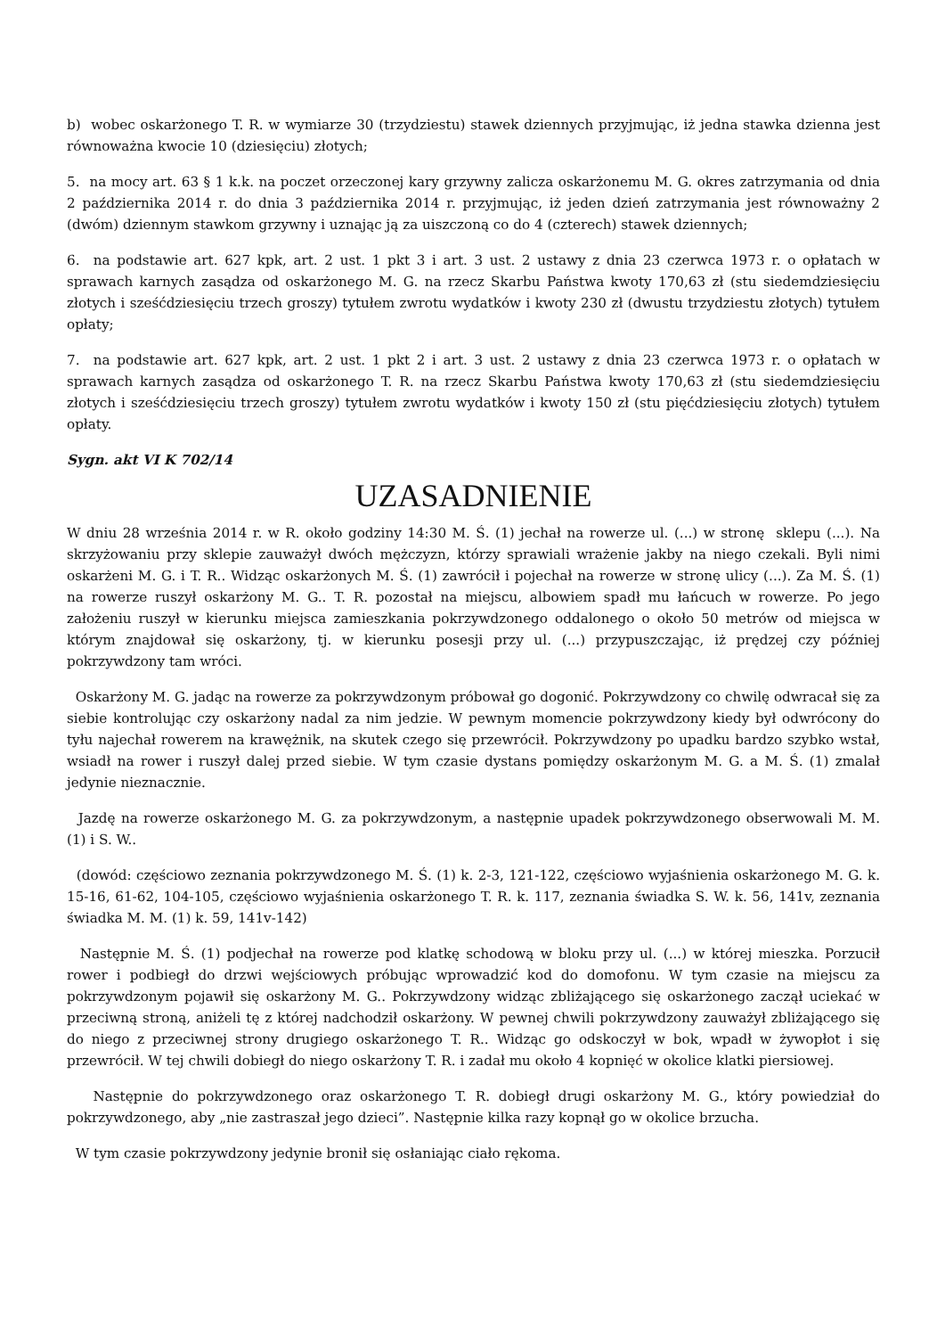b) wobec oskarżonego T. R. w wymiarze 30 (trzydziestu) stawek dziennych przyjmując, iż jedna stawka dzienna jest równoważna kwocie 10 (dziesięciu) złotych;
5. na mocy art. 63 § 1 k.k. na poczet orzeczonej kary grzywny zalicza oskarżonemu M. G. okres zatrzymania od dnia 2 października 2014 r. do dnia 3 października 2014 r. przyjmując, iż jeden dzień zatrzymania jest równoważny 2 (dwóm) dziennym stawkom grzywny i uznając ją za uiszczoną co do 4 (czterech) stawek dziennych;
6. na podstawie art. 627 kpk, art. 2 ust. 1 pkt 3 i art. 3 ust. 2 ustawy z dnia 23 czerwca 1973 r. o opłatach w sprawach karnych zasądza od oskarżonego M. G. na rzecz Skarbu Państwa kwoty 170,63 zł (stu siedemdziesięciu złotych i sześćdziesięciu trzech groszy) tytułem zwrotu wydatków i kwoty 230 zł (dwustu trzydziestu złotych) tytułem opłaty;
7. na podstawie art. 627 kpk, art. 2 ust. 1 pkt 2 i art. 3 ust. 2 ustawy z dnia 23 czerwca 1973 r. o opłatach w sprawach karnych zasądza od oskarżonego T. R. na rzecz Skarbu Państwa kwoty 170,63 zł (stu siedemdziesięciu złotych i sześćdziesięciu trzech groszy) tytułem zwrotu wydatków i kwoty 150 zł (stu pięćdziesięciu złotych) tytułem opłaty.
Sygn. akt VI K 702/14
UZASADNIENIE
W dniu 28 września 2014 r. w R. około godziny 14:30 M. Ś. (1) jechał na rowerze ul. (...) w stronę sklepu (...). Na skrzyżowaniu przy sklepie zauważył dwóch mężczyzn, którzy sprawiali wrażenie jakby na niego czekali. Byli nimi oskarżeni M. G. i T. R.. Widząc oskarżonych M. Ś. (1) zawrócił i pojechał na rowerze w stronę ulicy (...). Za M. Ś. (1) na rowerze ruszył oskarżony M. G.. T. R. pozostał na miejscu, albowiem spadł mu łańcuch w rowerze. Po jego założeniu ruszył w kierunku miejsca zamieszkania pokrzywdzonego oddalonego o około 50 metrów od miejsca w którym znajdował się oskarżony, tj. w kierunku posesji przy ul. (...) przypuszczając, iż prędzej czy później pokrzywdzony tam wróci.
Oskarżony M. G. jadąc na rowerze za pokrzywdzonym próbował go dogonić. Pokrzywdzony co chwilę odwracał się za siebie kontrolując czy oskarżony nadal za nim jedzie. W pewnym momencie pokrzywdzony kiedy był odwrócony do tyłu najechał rowerem na krawężnik, na skutek czego się przewrócił. Pokrzywdzony po upadku bardzo szybko wstał, wsiadł na rower i ruszył dalej przed siebie. W tym czasie dystans pomiędzy oskarżonym M. G. a M. Ś. (1) zmalał jedynie nieznacznie.
Jazdę na rowerze oskarżonego M. G. za pokrzywdzonym, a następnie upadek pokrzywdzonego obserwowali M. M. (1) i S. W..
(dowód: częściowo zeznania pokrzywdzonego M. Ś. (1) k. 2-3, 121-122, częściowo wyjaśnienia oskarżonego M. G. k. 15-16, 61-62, 104-105, częściowo wyjaśnienia oskarżonego T. R. k. 117, zeznania świadka S. W. k. 56, 141v, zeznania świadka M. M. (1) k. 59, 141v-142)
Następnie M. Ś. (1) podjechał na rowerze pod klatkę schodową w bloku przy ul. (...) w której mieszka. Porzucił rower i podbiegł do drzwi wejściowych próbując wprowadzić kod do domofonu. W tym czasie na miejscu za pokrzywdzonym pojawił się oskarżony M. G.. Pokrzywdzony widząc zbliżającego się oskarżonego zaczął uciekać w przeciwną stroną, aniżeli tę z której nadchodził oskarżony. W pewnej chwili pokrzywdzony zauważył zbliżającego się do niego z przeciwnej strony drugiego oskarżonego T. R.. Widząc go odskoczył w bok, wpadł w żywopłot i się przewrócił. W tej chwili dobiegł do niego oskarżony T. R. i zadał mu około 4 kopnięć w okolice klatki piersiowej.
Następnie do pokrzywdzonego oraz oskarżonego T. R. dobiegł drugi oskarżony M. G., który powiedział do pokrzywdzonego, aby „nie zastraszał jego dzieci”. Następnie kilka razy kopnął go w okolice brzucha.
W tym czasie pokrzywdzony jedynie bronił się osłaniając ciało rękoma.